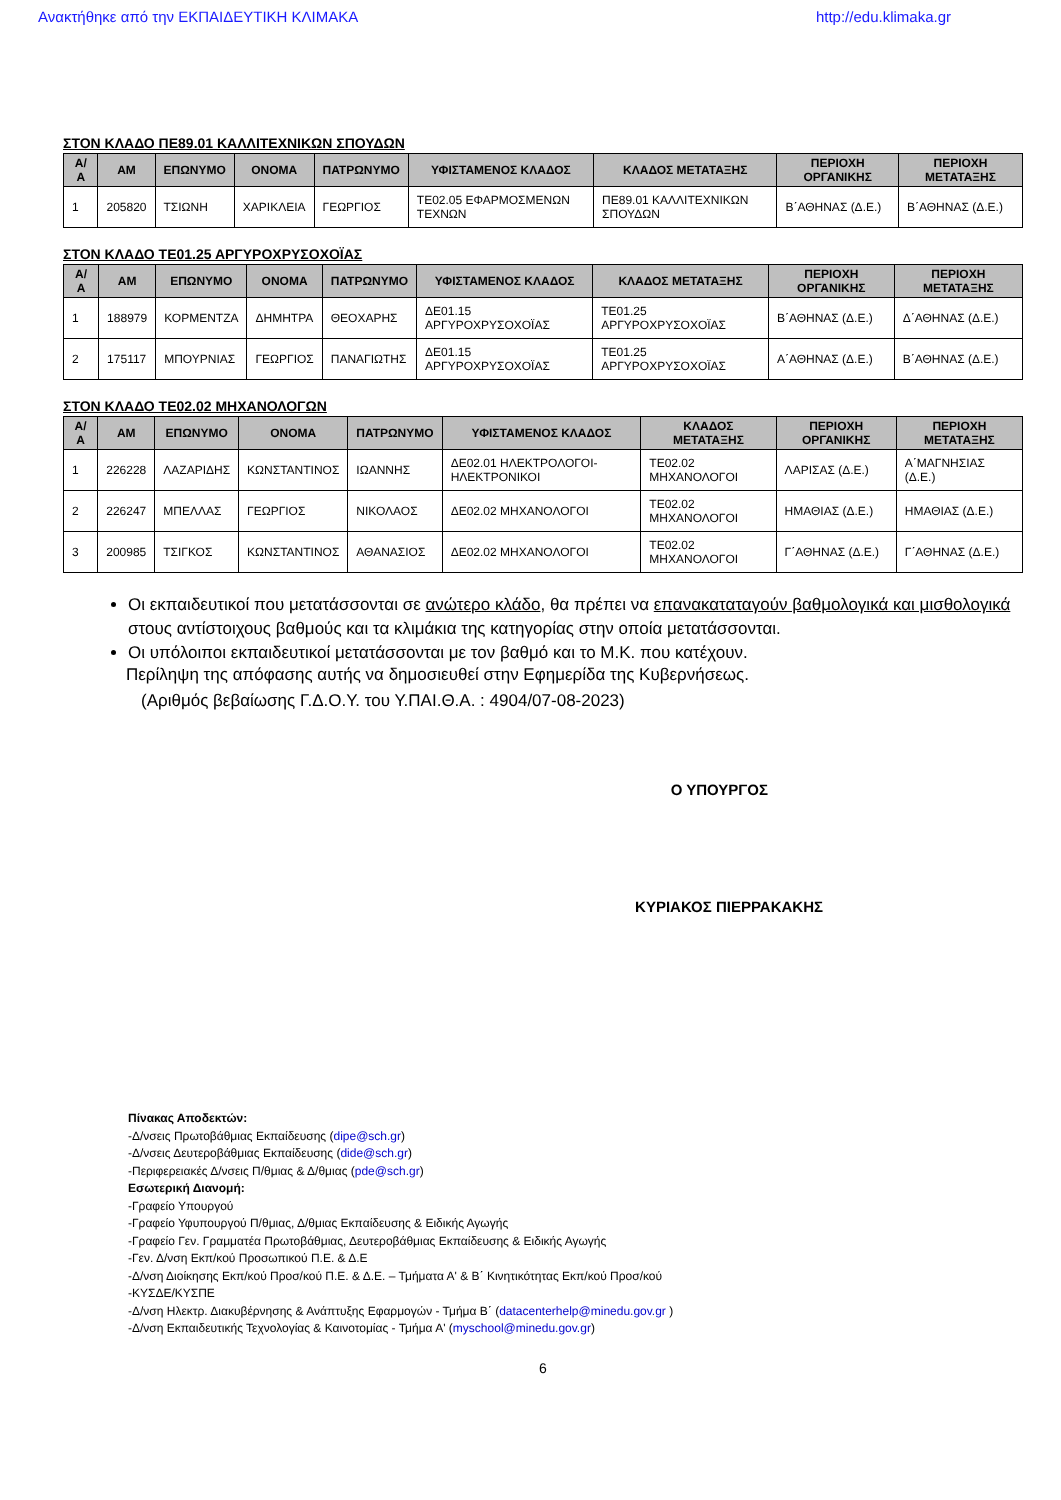Ανακτήθηκε από την ΕΚΠΑΙΔΕΥΤΙΚΗ ΚΛΙΜΑΚΑ http://edu.klimaka.gr
ΣΤΟΝ ΚΛΑΔΟ ΠΕ89.01 ΚΑΛΛΙΤΕΧΝΙΚΩΝ ΣΠΟΥΔΩΝ
| Α/Α | ΑΜ | ΕΠΩΝΥΜΟ | ΟΝΟΜΑ | ΠΑΤΡΩΝΥΜΟ | ΥΦΙΣΤΑΜΕΝΟΣ ΚΛΑΔΟΣ | ΚΛΑΔΟΣ ΜΕΤΑΤΑΞΗΣ | ΠΕΡΙΟΧΗ ΟΡΓΑΝΙΚΗΣ | ΠΕΡΙΟΧΗ ΜΕΤΑΤΑΞΗΣ |
| --- | --- | --- | --- | --- | --- | --- | --- | --- |
| 1 | 205820 | ΤΣΙΩΝΗ | ΧΑΡΙΚΛΕΙΑ | ΓΕΩΡΓΙΟΣ | ΤΕ02.05 ΕΦΑΡΜΟΣΜΕΝΩΝ ΤΕΧΝΩΝ | ΠΕ89.01 ΚΑΛΛΙΤΕΧΝΙΚΩΝ ΣΠΟΥΔΩΝ | Β΄ΑΘΗΝΑΣ (Δ.Ε.) | Β΄ΑΘΗΝΑΣ (Δ.Ε.) |
ΣΤΟΝ ΚΛΑΔΟ ΤΕ01.25 ΑΡΓΥΡΟΧΡΥΣΟΧΟΪΑΣ
| Α/Α | ΑΜ | ΕΠΩΝΥΜΟ | ΟΝΟΜΑ | ΠΑΤΡΩΝΥΜΟ | ΥΦΙΣΤΑΜΕΝΟΣ ΚΛΑΔΟΣ | ΚΛΑΔΟΣ ΜΕΤΑΤΑΞΗΣ | ΠΕΡΙΟΧΗ ΟΡΓΑΝΙΚΗΣ | ΠΕΡΙΟΧΗ ΜΕΤΑΤΑΞΗΣ |
| --- | --- | --- | --- | --- | --- | --- | --- | --- |
| 1 | 188979 | ΚΟΡΜΕΝΤΖΑ | ΔΗΜΗΤΡΑ | ΘΕΟΧΑΡΗΣ | ΔΕ01.15 ΑΡΓΥΡΟΧΡΥΣΟΧΟΪΑΣ | ΤΕ01.25 ΑΡΓΥΡΟΧΡΥΣΟΧΟΪΑΣ | Β΄ΑΘΗΝΑΣ (Δ.Ε.) | Δ΄ΑΘΗΝΑΣ (Δ.Ε.) |
| 2 | 175117 | ΜΠΟΥΡΝΙΑΣ | ΓΕΩΡΓΙΟΣ | ΠΑΝΑΓΙΩΤΗΣ | ΔΕ01.15 ΑΡΓΥΡΟΧΡΥΣΟΧΟΪΑΣ | ΤΕ01.25 ΑΡΓΥΡΟΧΡΥΣΟΧΟΪΑΣ | Α΄ΑΘΗΝΑΣ (Δ.Ε.) | Β΄ΑΘΗΝΑΣ (Δ.Ε.) |
ΣΤΟΝ ΚΛΑΔΟ ΤΕ02.02 ΜΗΧΑΝΟΛΟΓΩΝ
| Α/Α | ΑΜ | ΕΠΩΝΥΜΟ | ΟΝΟΜΑ | ΠΑΤΡΩΝΥΜΟ | ΥΦΙΣΤΑΜΕΝΟΣ ΚΛΑΔΟΣ | ΚΛΑΔΟΣ ΜΕΤΑΤΑΞΗΣ | ΠΕΡΙΟΧΗ ΟΡΓΑΝΙΚΗΣ | ΠΕΡΙΟΧΗ ΜΕΤΑΤΑΞΗΣ |
| --- | --- | --- | --- | --- | --- | --- | --- | --- |
| 1 | 226228 | ΛΑΖΑΡΙΔΗΣ | ΚΩΝΣΤΑΝΤΙΝΟΣ | ΙΩΑΝΝΗΣ | ΔΕ02.01 ΗΛΕΚΤΡΟΛΟΓΟΙ-ΗΛΕΚΤΡΟΝΙΚΟΙ | ΤΕ02.02 ΜΗΧΑΝΟΛΟΓΟΙ | ΛΑΡΙΣΑΣ (Δ.Ε.) | Α΄ΜΑΓΝΗΣΙΑΣ (Δ.Ε.) |
| 2 | 226247 | ΜΠΕΛΛΑΣ | ΓΕΩΡΓΙΟΣ | ΝΙΚΟΛΑΟΣ | ΔΕ02.02 ΜΗΧΑΝΟΛΟΓΟΙ | ΤΕ02.02 ΜΗΧΑΝΟΛΟΓΟΙ | ΗΜΑΘΙΑΣ (Δ.Ε.) | ΗΜΑΘΙΑΣ (Δ.Ε.) |
| 3 | 200985 | ΤΣΙΓΚΟΣ | ΚΩΝΣΤΑΝΤΙΝΟΣ | ΑΘΑΝΑΣΙΟΣ | ΔΕ02.02 ΜΗΧΑΝΟΛΟΓΟΙ | ΤΕ02.02 ΜΗΧΑΝΟΛΟΓΟΙ | Γ΄ΑΘΗΝΑΣ (Δ.Ε.) | Γ΄ΑΘΗΝΑΣ (Δ.Ε.) |
Οι εκπαιδευτικοί που μετατάσσονται σε ανώτερο κλάδο, θα πρέπει να επανακαταταγούν βαθμολογικά και μισθολογικά στους αντίστοιχους βαθμούς και τα κλιμάκια της κατηγορίας στην οποία μετατάσσονται.
Οι υπόλοιποι εκπαιδευτικοί μετατάσσονται με τον βαθμό και το Μ.Κ. που κατέχουν.
Περίληψη της απόφασης αυτής να δημοσιευθεί στην Εφημερίδα της Κυβερνήσεως.
(Αριθμός βεβαίωσης Γ.Δ.Ο.Υ. του Υ.ΠΑΙ.Θ.Α. : 4904/07-08-2023)
Ο ΥΠΟΥΡΓΟΣ
ΚΥΡΙΑΚΟΣ ΠΙΕΡΡΑΚΑΚΗΣ
Πίνακας Αποδεκτών:
-Δ/νσεις Πρωτοβάθμιας Εκπαίδευσης (dipe@sch.gr)
-Δ/νσεις Δευτεροβάθμιας Εκπαίδευσης (dide@sch.gr)
-Περιφερειακές Δ/νσεις Π/θμιας & Δ/θμιας (pde@sch.gr)
Εσωτερική Διανομή:
-Γραφείο Υπουργού
-Γραφείο Υφυπουργού Π/θμιας, Δ/θμιας Εκπαίδευσης & Ειδικής Αγωγής
-Γραφείο Γεν. Γραμματέα Πρωτοβάθμιας, Δευτεροβάθμιας Εκπαίδευσης & Ειδικής Αγωγής
-Γεν. Δ/νση Εκπ/κού Προσωπικού Π.Ε. & Δ.Ε
-Δ/νση Διοίκησης Εκπ/κού Προσ/κού Π.Ε. & Δ.Ε. – Τμήματα Α' & Β΄ Κινητικότητας Εκπ/κού Προσ/κού
-ΚΥΣΔΕ/ΚΥΣΠΕ
-Δ/νση Ηλεκτρ. Διακυβέρνησης & Ανάπτυξης Εφαρμογών - Τμήμα Β΄ (datacenterhelp@minedu.gov.gr )
-Δ/νση Εκπαιδευτικής Τεχνολογίας & Καινοτομίας - Τμήμα Α' (myschool@minedu.gov.gr)
6